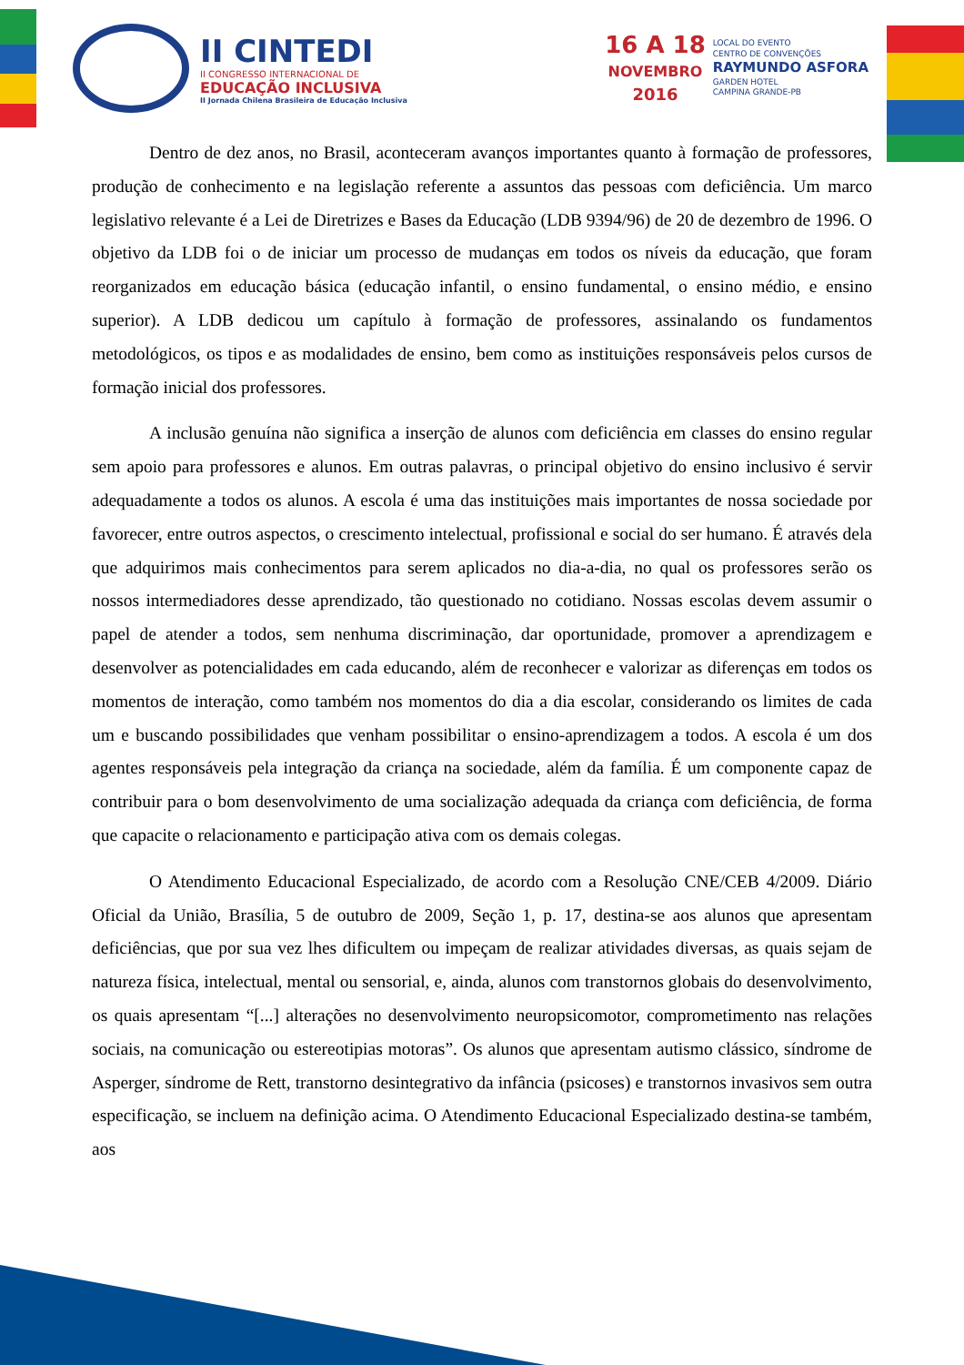II CINTEDI
II CONGRESSO INTERNACIONAL DE
EDUCAÇÃO INCLUSIVA
II Jornada Chilena Brasileira de Educação Inclusiva
16 A 18
NOVEMBRO
2016
LOCAL DO EVENTO
CENTRO DE CONVENÇÕES
RAYMUNDO ASFORA
GARDEN HOTEL
CAMPINA GRANDE-PB
Dentro de dez anos, no Brasil, aconteceram avanços importantes quanto à formação de professores, produção de conhecimento e na legislação referente a assuntos das pessoas com deficiência. Um marco legislativo relevante é a Lei de Diretrizes e Bases da Educação (LDB 9394/96) de 20 de dezembro de 1996. O objetivo da LDB foi o de iniciar um processo de mudanças em todos os níveis da educação, que foram reorganizados em educação básica (educação infantil, o ensino fundamental, o ensino médio, e ensino superior). A LDB dedicou um capítulo à formação de professores, assinalando os fundamentos metodológicos, os tipos e as modalidades de ensino, bem como as instituições responsáveis pelos cursos de formação inicial dos professores.
A inclusão genuína não significa a inserção de alunos com deficiência em classes do ensino regular sem apoio para professores e alunos. Em outras palavras, o principal objetivo do ensino inclusivo é servir adequadamente a todos os alunos. A escola é uma das instituições mais importantes de nossa sociedade por favorecer, entre outros aspectos, o crescimento intelectual, profissional e social do ser humano. É através dela que adquirimos mais conhecimentos para serem aplicados no dia-a-dia, no qual os professores serão os nossos intermediadores desse aprendizado, tão questionado no cotidiano. Nossas escolas devem assumir o papel de atender a todos, sem nenhuma discriminação, dar oportunidade, promover a aprendizagem e desenvolver as potencialidades em cada educando, além de reconhecer e valorizar as diferenças em todos os momentos de interação, como também nos momentos do dia a dia escolar, considerando os limites de cada um e buscando possibilidades que venham possibilitar o ensino-aprendizagem a todos. A escola é um dos agentes responsáveis pela integração da criança na sociedade, além da família. É um componente capaz de contribuir para o bom desenvolvimento de uma socialização adequada da criança com deficiência, de forma que capacite o relacionamento e participação ativa com os demais colegas.
O Atendimento Educacional Especializado, de acordo com a Resolução CNE/CEB 4/2009. Diário Oficial da União, Brasília, 5 de outubro de 2009, Seção 1, p. 17, destina-se aos alunos que apresentam deficiências, que por sua vez lhes dificultem ou impeçam de realizar atividades diversas, as quais sejam de natureza física, intelectual, mental ou sensorial, e, ainda, alunos com transtornos globais do desenvolvimento, os quais apresentam “[...] alterações no desenvolvimento neuropsicomotor, comprometimento nas relações sociais, na comunicação ou estereotipias motoras”. Os alunos que apresentam autismo clássico, síndrome de Asperger, síndrome de Rett, transtorno desintegrativo da infância (psicoses) e transtornos invasivos sem outra especificação, se incluem na definição acima. O Atendimento Educacional Especializado destina-se também, aos